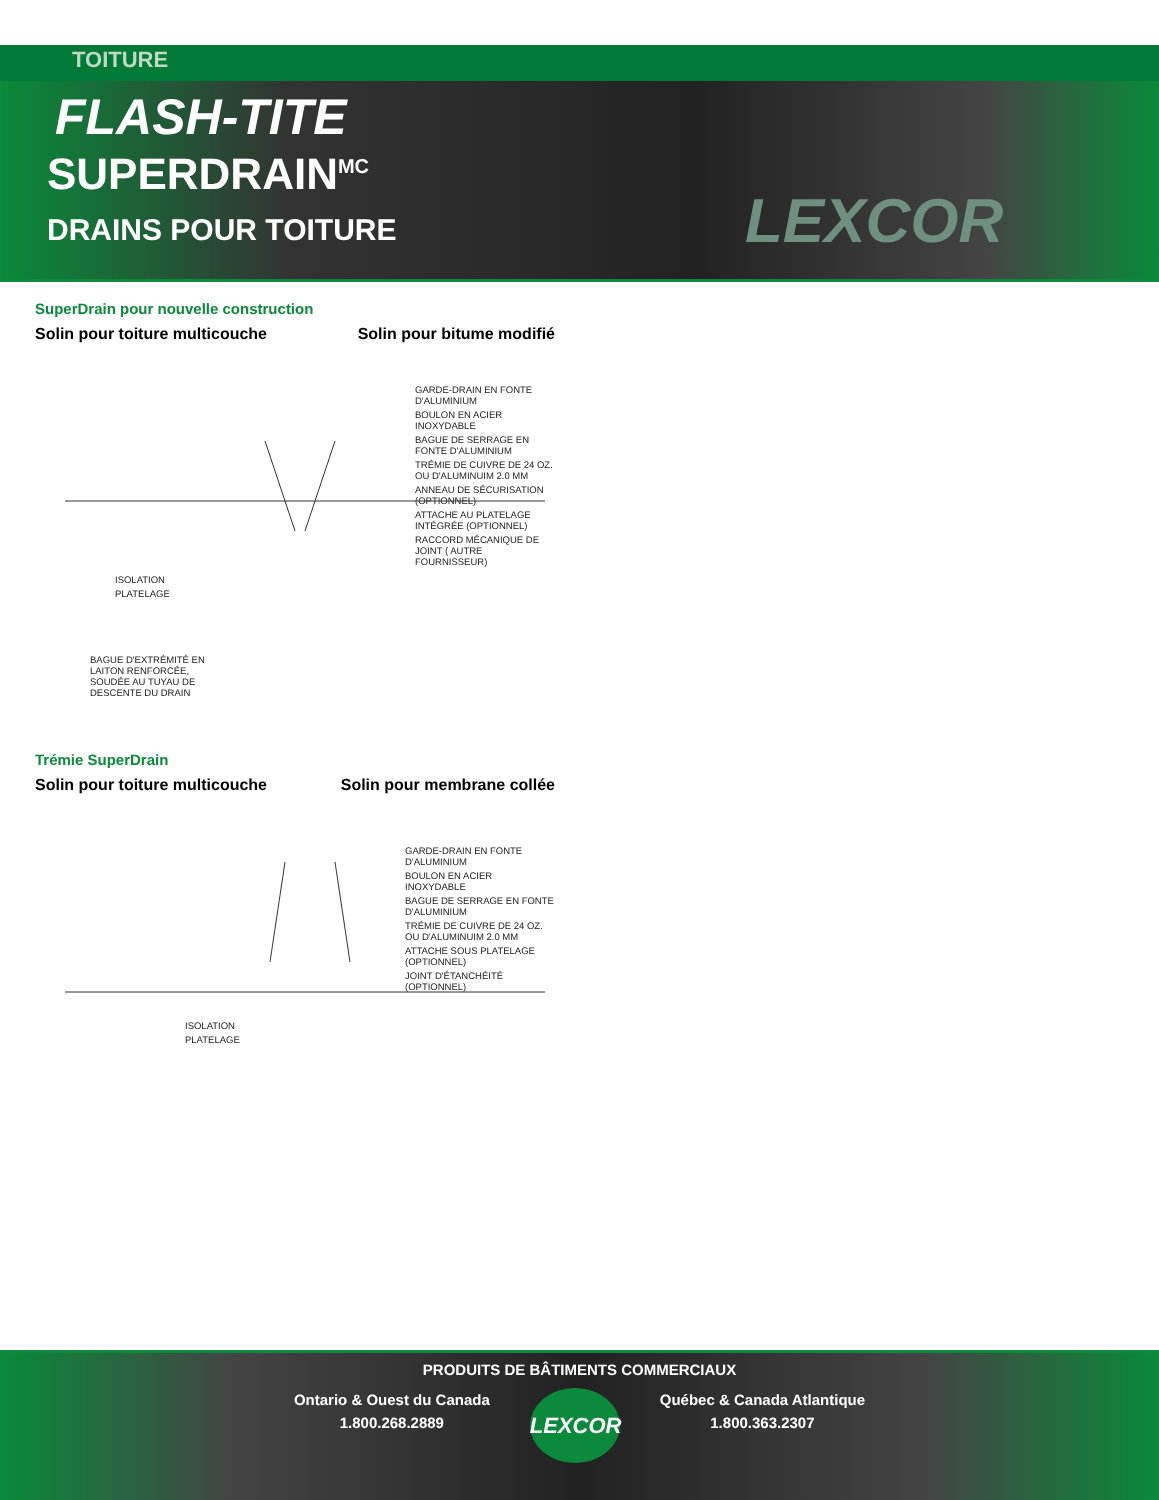TOITURE
FLASH-TITE
SUPERDRAIN<sup>MC</sup>
DRAINS POUR TOITURE
LEXCOR
SuperDrain pour nouvelle construction
Solin pour toiture multicouche Solin pour bitume modifié
GARDE-DRAIN EN FONTE D'ALUMINIUM
BOULON EN ACIER INOXYDABLE
BAGUE DE SERRAGE EN FONTE D'ALUMINIUM
TRÉMIE DE CUIVRE DE 24 OZ. OU D'ALUMINUIM 2.0 MM
ANNEAU DE SÉCURISATION (OPTIONNEL)
ATTACHE AU PLATELAGE INTÉGRÉE (OPTIONNEL)
RACCORD MÉCANIQUE DE JOINT ( AUTRE FOURNISSEUR)
ISOLATION
PLATELAGE
BAGUE D'EXTRÉMITÉ EN LAITON RENFORCÉE, SOUDÉE AU TUYAU DE DESCENTE DU DRAIN
Trémie SuperDrain
Solin pour toiture multicouche Solin pour membrane collée
GARDE-DRAIN EN FONTE D'ALUMINIUM
BOULON EN ACIER INOXYDABLE
BAGUE DE SERRAGE EN FONTE D'ALUMINIUM
TRÉMIE DE CUIVRE DE 24 OZ. OU D'ALUMINUIM 2.0 MM
ATTACHE SOUS PLATELAGE (OPTIONNEL)
JOINT D'ÉTANCHÉITÉ (OPTIONNEL)
ISOLATION
PLATELAGE
PRODUITS DE BÂTIMENTS COMMERCIAUX
Ontario & Ouest du Canada
1.800.268.2889
LEXCOR
Québec & Canada Atlantique
1.800.363.2307